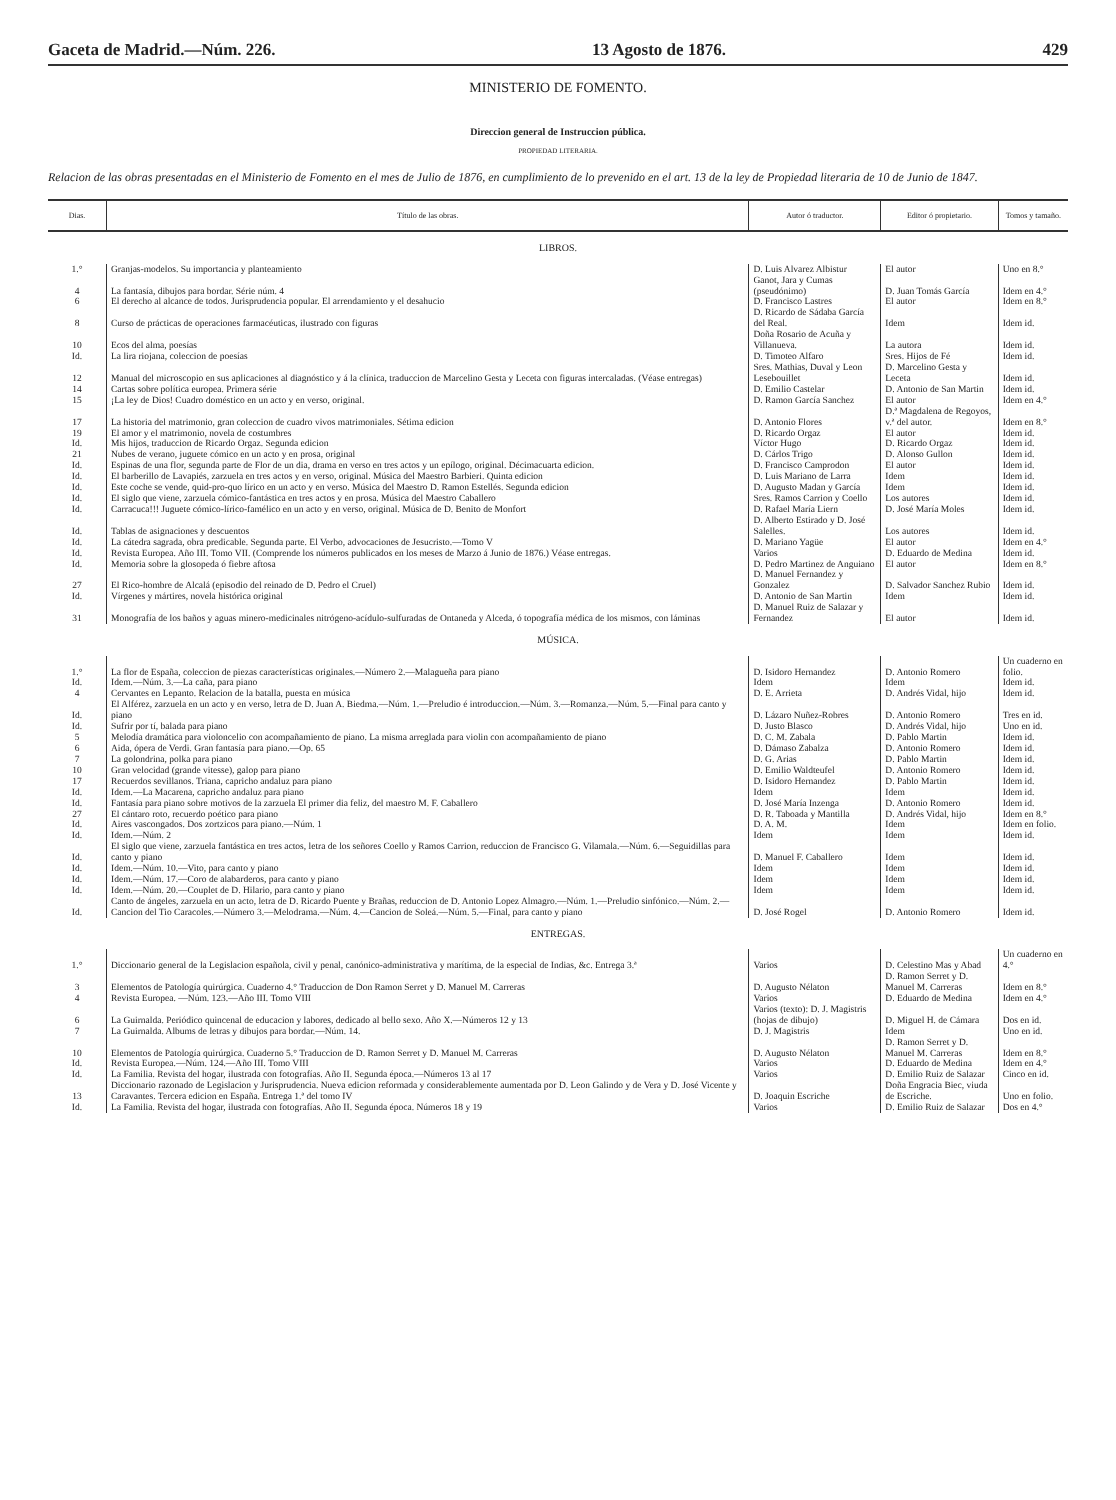Gaceta de Madrid.—Núm. 226. 13 Agosto de 1876. 429
MINISTERIO DE FOMENTO.
Direccion general de Instruccion pública.
PROPIEDAD LITERARIA.
Relacion de las obras presentadas en el Ministerio de Fomento en el mes de Julio de 1876, en cumplimiento de lo prevenido en el art. 13 de la ley de Propiedad literaria de 10 de Junio de 1847.
| Dias. | Título de las obras. | Autor ó traductor. | Editor ó propietario. | Tomos y tamaño. |
| --- | --- | --- | --- | --- |
| LIBROS. | | | | |
| 1.° | Granjas-modelos. Su importancia y planteamiento | D. Luis Alvarez Albistur | El autor | Uno en 8.° |
| 4 | La fantasía, dibujos para bordar. Série núm. 4 | Ganot, Jara y Cumas (pseudónimo) | D. Juan Tomás García | Idem en 4.° |
| 6 | El derecho al alcance de todos. Jurisprudencia popular. El arrendamiento y el desahucio | D. Francisco Lastres | El autor | Idem en 8.° |
| 8 | Curso de prácticas de operaciones farmacéuticas, ilustrado con figuras | D. Ricardo de Sádaba García del Real. | Idem | Idem id. |
| 10 | Ecos del alma, poesías | Doña Rosario de Acuña y Villanueva. | La autora | Idem id. |
| Id. | La lira riojana, coleccion de poesías | D. Timoteo Alfaro | Sres. Hijos de Fé | Idem id. |
| 12 | Manual del microscopio en sus aplicaciones al diagnóstico y á la clínica, traduccion de Marcelino Gesta y Leceta con figuras intercaladas. (Véase entregas) | Sres. Mathias, Duval y Leon Lesebouillet | D. Marcelino Gesta y Leceta | Idem id. |
| 14 | Cartas sobre política europea. Primera série | D. Emilio Castelar | D. Antonio de San Martin | Idem id. |
| 15 | ¡La ley de Dios! Cuadro doméstico en un acto y en verso, original. | D. Ramon García Sanchez | El autor | Idem en 4.° |
| 17 | La historia del matrimonio, gran coleccion de cuadro vivos matrimoniales. Sétima edicion | D. Antonio Flores | D.ª Magdalena de Regoyos, v.ª del autor. | Idem en 8.° |
| 19 | El amor y el matrimonio, novela de costumbres | D. Ricardo Orgaz | El autor | Idem id. |
| Id. | Mis hijos, traduccion de Ricardo Orgaz. Segunda edicion | Víctor Hugo | D. Ricardo Orgaz | Idem id. |
| 21 | Nubes de verano, juguete cómico en un acto y en prosa, original | D. Cárlos Trigo | D. Alonso Gullon | Idem id. |
| Id. | Espinas de una flor, segunda parte de Flor de un dia, drama en verso en tres actos y un epílogo, original. Décimacuarta edicion. | D. Francisco Camprodon | El autor | Idem id. |
| Id. | El barberillo de Lavapiés, zarzuela en tres actos y en verso, original. Música del Maestro Barbieri. Quinta edicion | D. Luis Mariano de Larra | Idem | Idem id. |
| Id. | Este coche se vende, quid-pro-quo lírico en un acto y en verso. Música del Maestro D. Ramon Estellés. Segunda edicion | D. Augusto Madan y García | Idem | Idem id. |
| Id. | El siglo que viene, zarzuela cómico-fantástica en tres actos y en prosa. Música del Maestro Caballero | Sres. Ramos Carrion y Coello | Los autores | Idem id. |
| Id. | Carracuca!!! Juguete cómico-lírico-famélico en un acto y en verso, original. Música de D. Benito de Monfort | D. Rafael María Liern | D. José María Moles | Idem id. |
| Id. | Tablas de asignaciones y descuentos | D. Alberto Estirado y D. José Salelles. | Los autores | Idem id. |
| Id. | La cátedra sagrada, obra predicable. Segunda parte. El Verbo, advocaciones de Jesucristo.—Tomo V | D. Mariano Yagüe | El autor | Idem en 4.° |
| Id. | Revista Europea. Año III. Tomo VII. (Comprende los números publicados en los meses de Marzo á Junio de 1876.) Véase entregas. | Varios | D. Eduardo de Medina | Idem id. |
| Id. | Memoria sobre la glosopeda ó fiebre aftosa | D. Pedro Martinez de Anguiano | El autor | Idem en 8.° |
| 27 | El Rico-hombre de Alcalá (episodio del reinado de D. Pedro el Cruel) | D. Manuel Fernandez y Gonzalez | D. Salvador Sanchez Rubio | Idem id. |
| Id. | Vírgenes y mártires, novela histórica original | D. Antonio de San Martin | Idem | Idem id. |
| 31 | Monografía de los baños y aguas minero-medicinales nitrógeno-acídulo-sulfuradas de Ontaneda y Alceda, ó topografía médica de los mismos, con láminas | D. Manuel Ruiz de Salazar y Fernandez | El autor | Idem id. |
| MÚSICA. | | | | |
| 1.° | La flor de España, coleccion de piezas características originales.—Número 2.—Malagueña para piano | D. Isidoro Hernandez | D. Antonio Romero | Un cuaderno en folio. |
| Id. | Idem.—Núm. 3.—La caña, para piano | Idem | Idem | Idem id. |
| 4 | Cervantes en Lepanto. Relacion de la batalla, puesta en música | D. E. Arrieta | D. Andrés Vidal, hijo | Idem id. |
| Id. | El Alférez, zarzuela en un acto y en verso, letra de D. Juan A. Biedma.—Núm. 1.—Preludio é introduccion.—Núm. 3.—Romanza.—Núm. 5.—Final para canto y piano | D. Lázaro Nuñez-Robres | D. Antonio Romero | Tres en id. |
| Id. | Sufrir por tí, balada para piano | D. Justo Blasco | D. Andrés Vidal, hijo | Uno en id. |
| 5 | Melodía dramática para violoncelio con acompañamiento de piano. La misma arreglada para violin con acompañamiento de piano | D. C. M. Zabala | D. Pablo Martin | Idem id. |
| 6 | Aida, ópera de Verdi. Gran fantasía para piano.—Op. 65 | D. Dámaso Zabalza | D. Antonio Romero | Idem id. |
| 7 | La golondrina, polka para piano | D. G. Arias | D. Pablo Martin | Idem id. |
| 10 | Gran velocidad (grande vitesse), galop para piano | D. Emilio Waldteufel | D. Antonio Romero | Idem id. |
| 17 | Recuerdos sevillanos. Triana, capricho andaluz para piano | D. Isidoro Hernandez | D. Pablo Martin | Idem id. |
| Id. | Idem.—La Macarena, capricho andaluz para piano | Idem | Idem | Idem id. |
| Id. | Fantasía para piano sobre motivos de la zarzuela El primer dia feliz, del maestro M. F. Caballero | D. José María Inzenga | D. Antonio Romero | Idem id. |
| 27 | El cántaro roto, recuerdo poético para piano | D. R. Taboada y Mantilla | D. Andrés Vidal, hijo | Idem en 8.° |
| Id. | Aires vascongados. Dos zortzicos para piano.—Núm. 1 | D. A. M. | Idem | Idem en folio. |
| Id. | Idem.—Núm. 2 | Idem | Idem | Idem id. |
| Id. | El siglo que viene, zarzuela fantástica en tres actos, letra de los señores Coello y Ramos Carrion, reduccion de Francisco G. Vilamala.—Núm. 6.—Seguidillas para canto y piano | D. Manuel F. Caballero | Idem | Idem id. |
| Id. | Idem.—Núm. 10.—Vito, para canto y piano | Idem | Idem | Idem id. |
| Id. | Idem.—Núm. 17.—Coro de alabarderos, para canto y piano | Idem | Idem | Idem id. |
| Id. | Idem.—Núm. 20.—Couplet de D. Hilario, para canto y piano | Idem | Idem | Idem id. |
| Id. | Canto de ángeles, zarzuela en un acto, letra de D. Ricardo Puente y Brañas, reduccion de D. Antonio Lopez Almagro.—Núm. 1.—Preludio sinfónico.—Núm. 2.—Cancion del Tio Caracoles.—Número 3.—Melodrama.—Núm. 4.—Cancion de Soleá.—Núm. 5.—Final, para canto y piano | D. José Rogel | D. Antonio Romero | Idem id. |
| ENTREGAS. | | | | |
| 1.° | Diccionario general de la Legislacion española, civil y penal, canónico-administrativa y marítima, de la especial de Indias, &c. Entrega 3.ª | Varios | D. Celestino Mas y Abad | Un cuaderno en 4.° |
| 3 | Elementos de Patología quirúrgica. Cuaderno 4.° Traduccion de Don Ramon Serret y D. Manuel M. Carreras | D. Augusto Nélaton | D. Ramon Serret y D. Manuel M. Carreras | Idem en 8.° |
| 4 | Revista Europea. —Núm. 123.—Año III. Tomo VIII | Varios | D. Eduardo de Medina | Idem en 4.° |
| 6 | La Guirnalda. Periódico quincenal de educacion y labores, dedicado al bello sexo. Año X.—Números 12 y 13 | Varios (texto): D. J. Magistris (hojas de dibujo) | D. Miguel H. de Cámara | Dos en id. |
| 7 | La Guirnalda. Albums de letras y dibujos para bordar.—Núm. 14. | D. J. Magistris | Idem | Uno en id. |
| 10 | Elementos de Patología quirúrgica. Cuaderno 5.° Traduccion de D. Ramon Serret y D. Manuel M. Carreras | D. Augusto Nélaton | D. Ramon Serret y D. Manuel M. Carreras | Idem en 8.° |
| Id. | Revista Europea.—Núm. 124.—Año III. Tomo VIII | Varios | D. Eduardo de Medina | Idem en 4.° |
| Id. | La Familia. Revista del hogar, ilustrada con fotografías. Año II. Segunda época.—Números 13 al 17 | Varios | D. Emilio Ruiz de Salazar | Cinco en id. |
| 13 | Diccionario razonado de Legislacion y Jurisprudencia. Nueva edicion reformada y considerablemente aumentada por D. Leon Galindo y de Vera y D. José Vicente y Caravantes. Tercera edicion en España. Entrega 1.ª del tomo IV | D. Joaquin Escriche | Doña Engracia Biec, viuda de Escriche. | Uno en folio. |
| Id. | La Familia. Revista del hogar, ilustrada con fotografías. Año II. Segunda época. Números 18 y 19 | Varios | D. Emilio Ruiz de Salazar | Dos en 4.° |